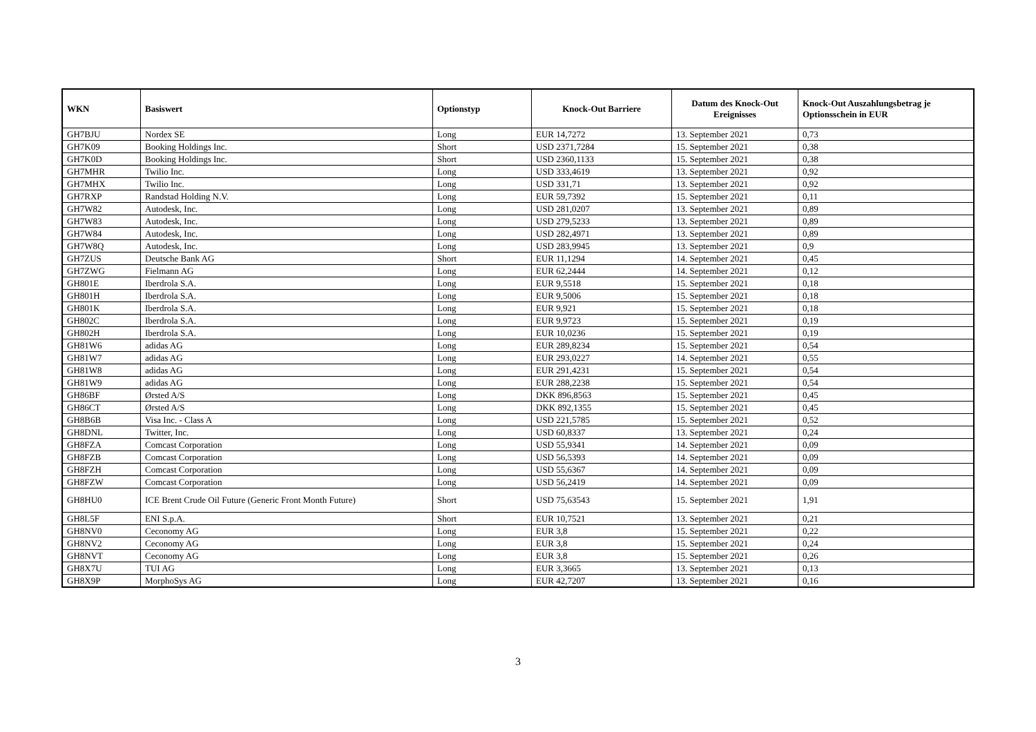| WKN | Basiswert | Optionstyp | Knock-Out Barriere | Datum des Knock-Out Ereignisses | Knock-Out Auszahlungsbetrag je Optionsschein in EUR |
| --- | --- | --- | --- | --- | --- |
| GH7BJU | Nordex SE | Long | EUR 14,7272 | 13. September 2021 | 0,73 |
| GH7K09 | Booking Holdings Inc. | Short | USD 2371,7284 | 15. September 2021 | 0,38 |
| GH7K0D | Booking Holdings Inc. | Short | USD 2360,1133 | 15. September 2021 | 0,38 |
| GH7MHR | Twilio Inc. | Long | USD 333,4619 | 13. September 2021 | 0,92 |
| GH7MHX | Twilio Inc. | Long | USD 331,71 | 13. September 2021 | 0,92 |
| GH7RXP | Randstad Holding N.V. | Long | EUR 59,7392 | 15. September 2021 | 0,11 |
| GH7W82 | Autodesk, Inc. | Long | USD 281,0207 | 13. September 2021 | 0,89 |
| GH7W83 | Autodesk, Inc. | Long | USD 279,5233 | 13. September 2021 | 0,89 |
| GH7W84 | Autodesk, Inc. | Long | USD 282,4971 | 13. September 2021 | 0,89 |
| GH7W8Q | Autodesk, Inc. | Long | USD 283,9945 | 13. September 2021 | 0,9 |
| GH7ZUS | Deutsche Bank AG | Short | EUR 11,1294 | 14. September 2021 | 0,45 |
| GH7ZWG | Fielmann AG | Long | EUR 62,2444 | 14. September 2021 | 0,12 |
| GH801E | Iberdrola S.A. | Long | EUR 9,5518 | 15. September 2021 | 0,18 |
| GH801H | Iberdrola S.A. | Long | EUR 9,5006 | 15. September 2021 | 0,18 |
| GH801K | Iberdrola S.A. | Long | EUR 9,921 | 15. September 2021 | 0,18 |
| GH802C | Iberdrola S.A. | Long | EUR 9,9723 | 15. September 2021 | 0,19 |
| GH802H | Iberdrola S.A. | Long | EUR 10,0236 | 15. September 2021 | 0,19 |
| GH81W6 | adidas AG | Long | EUR 289,8234 | 15. September 2021 | 0,54 |
| GH81W7 | adidas AG | Long | EUR 293,0227 | 14. September 2021 | 0,55 |
| GH81W8 | adidas AG | Long | EUR 291,4231 | 15. September 2021 | 0,54 |
| GH81W9 | adidas AG | Long | EUR 288,2238 | 15. September 2021 | 0,54 |
| GH86BF | Ørsted A/S | Long | DKK 896,8563 | 15. September 2021 | 0,45 |
| GH86CT | Ørsted A/S | Long | DKK 892,1355 | 15. September 2021 | 0,45 |
| GH8B6B | Visa Inc. - Class A | Long | USD 221,5785 | 15. September 2021 | 0,52 |
| GH8DNL | Twitter, Inc. | Long | USD 60,8337 | 13. September 2021 | 0,24 |
| GH8FZA | Comcast Corporation | Long | USD 55,9341 | 14. September 2021 | 0,09 |
| GH8FZB | Comcast Corporation | Long | USD 56,5393 | 14. September 2021 | 0,09 |
| GH8FZH | Comcast Corporation | Long | USD 55,6367 | 14. September 2021 | 0,09 |
| GH8FZW | Comcast Corporation | Long | USD 56,2419 | 14. September 2021 | 0,09 |
| GH8HU0 | ICE Brent Crude Oil Future (Generic Front Month Future) | Short | USD 75,63543 | 15. September 2021 | 1,91 |
| GH8L5F | ENI S.p.A. | Short | EUR 10,7521 | 13. September 2021 | 0,21 |
| GH8NV0 | Ceconomy AG | Long | EUR 3,8 | 15. September 2021 | 0,22 |
| GH8NV2 | Ceconomy AG | Long | EUR 3,8 | 15. September 2021 | 0,24 |
| GH8NVT | Ceconomy AG | Long | EUR 3,8 | 15. September 2021 | 0,26 |
| GH8X7U | TUI AG | Long | EUR 3,3665 | 13. September 2021 | 0,13 |
| GH8X9P | MorphoSys AG | Long | EUR 42,7207 | 13. September 2021 | 0,16 |
3